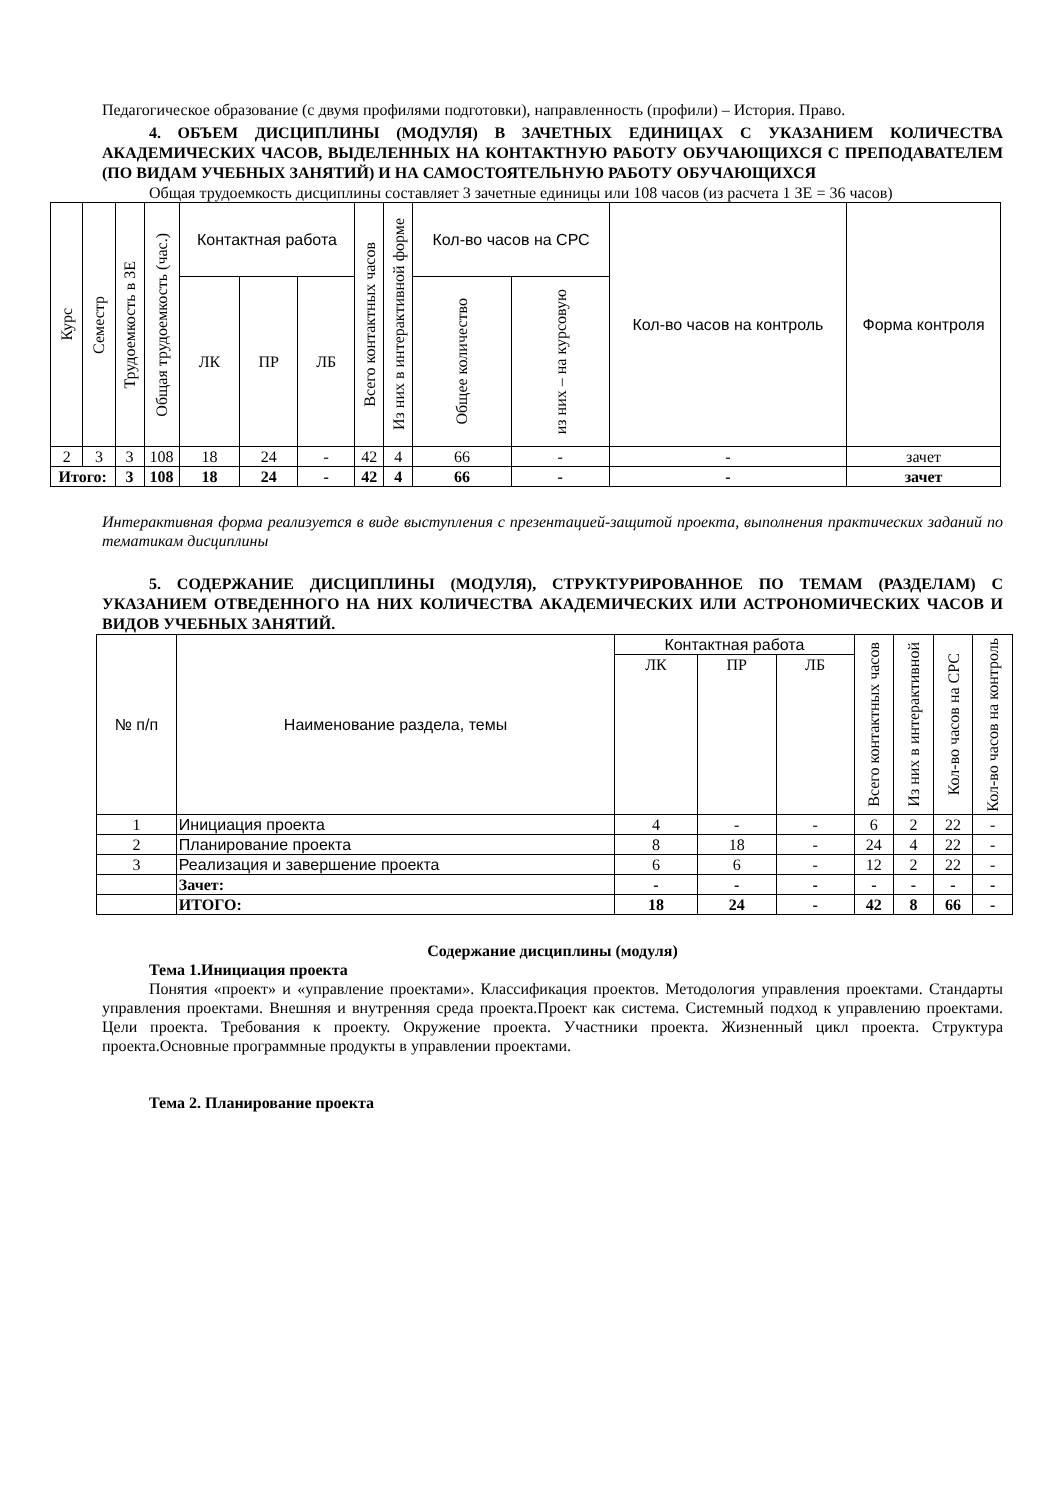Педагогическое образование (с двумя профилями подготовки), направленность (профили) – История. Право.
4. ОБЪЕМ ДИСЦИПЛИНЫ (МОДУЛЯ) В ЗАЧЕТНЫХ ЕДИНИЦАХ С УКАЗАНИЕМ КОЛИЧЕСТВА АКАДЕМИЧЕСКИХ ЧАСОВ, ВЫДЕЛЕННЫХ НА КОНТАКТНУЮ РАБОТУ ОБУЧАЮЩИХСЯ С ПРЕПОДАВАТЕЛЕМ (ПО ВИДАМ УЧЕБНЫХ ЗАНЯТИЙ) И НА САМОСТОЯТЕЛЬНУЮ РАБОТУ ОБУЧАЮЩИХСЯ
Общая трудоемкость дисциплины составляет 3 зачетные единицы или 108 часов (из расчета 1 ЗЕ = 36 часов)
| Курс | Семестр | Трудоемкость в ЗЕ | Общая трудоемкость (час.) | Контактная работа | | | Всего контактных часов | Из них в интерактивной форме | Кол-во часов на СРС | | Кол-во часов на контроль | Форма контроля |
| --- | --- | --- | --- | --- | --- | --- | --- | --- | --- | --- | --- | --- |
| | | | | ЛК | ПР | ЛБ | | | Общее количество | из них – на курсовую | | |
| 2 | 3 | 3 | 108 | 18 | 24 | - | 42 | 4 | 66 | - | - | зачет |
| Итого: | | 3 | 108 | 18 | 24 | - | 42 | 4 | 66 | - | - | зачет |
Интерактивная форма реализуется в виде выступления с презентацией-защитой проекта, выполнения практических заданий по тематикам дисциплины
5. СОДЕРЖАНИЕ ДИСЦИПЛИНЫ (МОДУЛЯ), СТРУКТУРИРОВАННОЕ ПО ТЕМАМ (РАЗДЕЛАМ) С УКАЗАНИЕМ ОТВЕДЕННОГО НА НИХ КОЛИЧЕСТВА АКАДЕМИЧЕСКИХ ИЛИ АСТРОНОМИЧЕСКИХ ЧАСОВ И ВИДОВ УЧЕБНЫХ ЗАНЯТИЙ.
| № п/п | Наименование раздела, темы | Контактная работа | | | Всего контактных часов | Из них в интерактивной | Кол-во часов на СРС | Кол-во часов на контроль |
| --- | --- | --- | --- | --- | --- | --- | --- | --- |
| | | ЛК | ПР | ЛБ | | | | |
| 1 | Инициация проекта | 4 | - | - | 6 | 2 | 22 | - |
| 2 | Планирование проекта | 8 | 18 | - | 24 | 4 | 22 | - |
| 3 | Реализация и завершение проекта | 6 | 6 | - | 12 | 2 | 22 | - |
| | Зачет: | - | - | - | - | - | - | - |
| | ИТОГО: | 18 | 24 | - | 42 | 8 | 66 | - |
Содержание дисциплины (модуля)
Тема 1.Инициация проекта
Понятия «проект» и «управление проектами». Классификация проектов. Методология управления проектами. Стандарты управления проектами. Внешняя и внутренняя среда проекта.Проект как система. Системный подход к управлению проектами. Цели проекта. Требования к проекту. Окружение проекта. Участники проекта. Жизненный цикл проекта. Структура проекта.Основные программные продукты в управлении проектами.
Тема 2. Планирование проекта